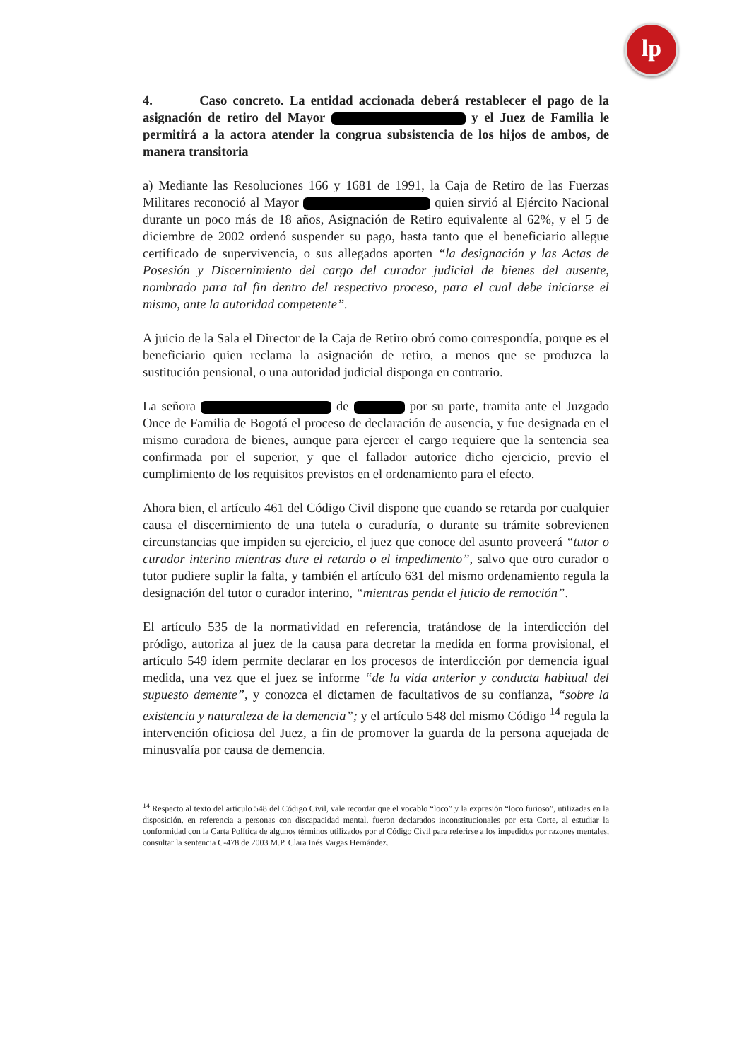lp
4. Caso concreto. La entidad accionada deberá restablecer el pago de la asignación de retiro del Mayor y el Juez de Familia le permitirá a la actora atender la congrua subsistencia de los hijos de ambos, de manera transitoria
a) Mediante las Resoluciones 166 y 1681 de 1991, la Caja de Retiro de las Fuerzas Militares reconoció al Mayor quien sirvió al Ejército Nacional durante un poco más de 18 años, Asignación de Retiro equivalente al 62%, y el 5 de diciembre de 2002 ordenó suspender su pago, hasta tanto que el beneficiario allegue certificado de supervivencia, o sus allegados aporten “la designación y las Actas de Posesión y Discernimiento del cargo del curador judicial de bienes del ausente, nombrado para tal fin dentro del respectivo proceso, para el cual debe iniciarse el mismo, ante la autoridad competente”.
A juicio de la Sala el Director de la Caja de Retiro obró como correspondía, porque es el beneficiario quien reclama la asignación de retiro, a menos que se produzca la sustitución pensional, o una autoridad judicial disponga en contrario.
La señora de por su parte, tramita ante el Juzgado Once de Familia de Bogotá el proceso de declaración de ausencia, y fue designada en el mismo curadora de bienes, aunque para ejercer el cargo requiere que la sentencia sea confirmada por el superior, y que el fallador autorice dicho ejercicio, previo el cumplimiento de los requisitos previstos en el ordenamiento para el efecto.
Ahora bien, el artículo 461 del Código Civil dispone que cuando se retarda por cualquier causa el discernimiento de una tutela o curaduría, o durante su trámite sobrevienen circunstancias que impiden su ejercicio, el juez que conoce del asunto proveerá “tutor o curador interino mientras dure el retardo o el impedimento”, salvo que otro curador o tutor pudiere suplir la falta, y también el artículo 631 del mismo ordenamiento regula la designación del tutor o curador interino, “mientras penda el juicio de remoción”.
El artículo 535 de la normatividad en referencia, tratándose de la interdicción del pródigo, autoriza al juez de la causa para decretar la medida en forma provisional, el artículo 549 ídem permite declarar en los procesos de interdicción por demencia igual medida, una vez que el juez se informe “de la vida anterior y conducta habitual del supuesto demente”, y conozca el dictamen de facultativos de su confianza, “sobre la existencia y naturaleza de la demencia”; y el artículo 548 del mismo Código <sup>14</sup> regula la intervención oficiosa del Juez, a fin de promover la guarda de la persona aquejada de minusvalía por causa de demencia.
<sup>14</sup> Respecto al texto del artículo 548 del Código Civil, vale recordar que el vocablo “loco” y la expresión “loco furioso”, utilizadas en la disposición, en referencia a personas con discapacidad mental, fueron declarados inconstitucionales por esta Corte, al estudiar la conformidad con la Carta Política de algunos términos utilizados por el Código Civil para referirse a los impedidos por razones mentales, consultar la sentencia C-478 de 2003 M.P. Clara Inés Vargas Hernández.